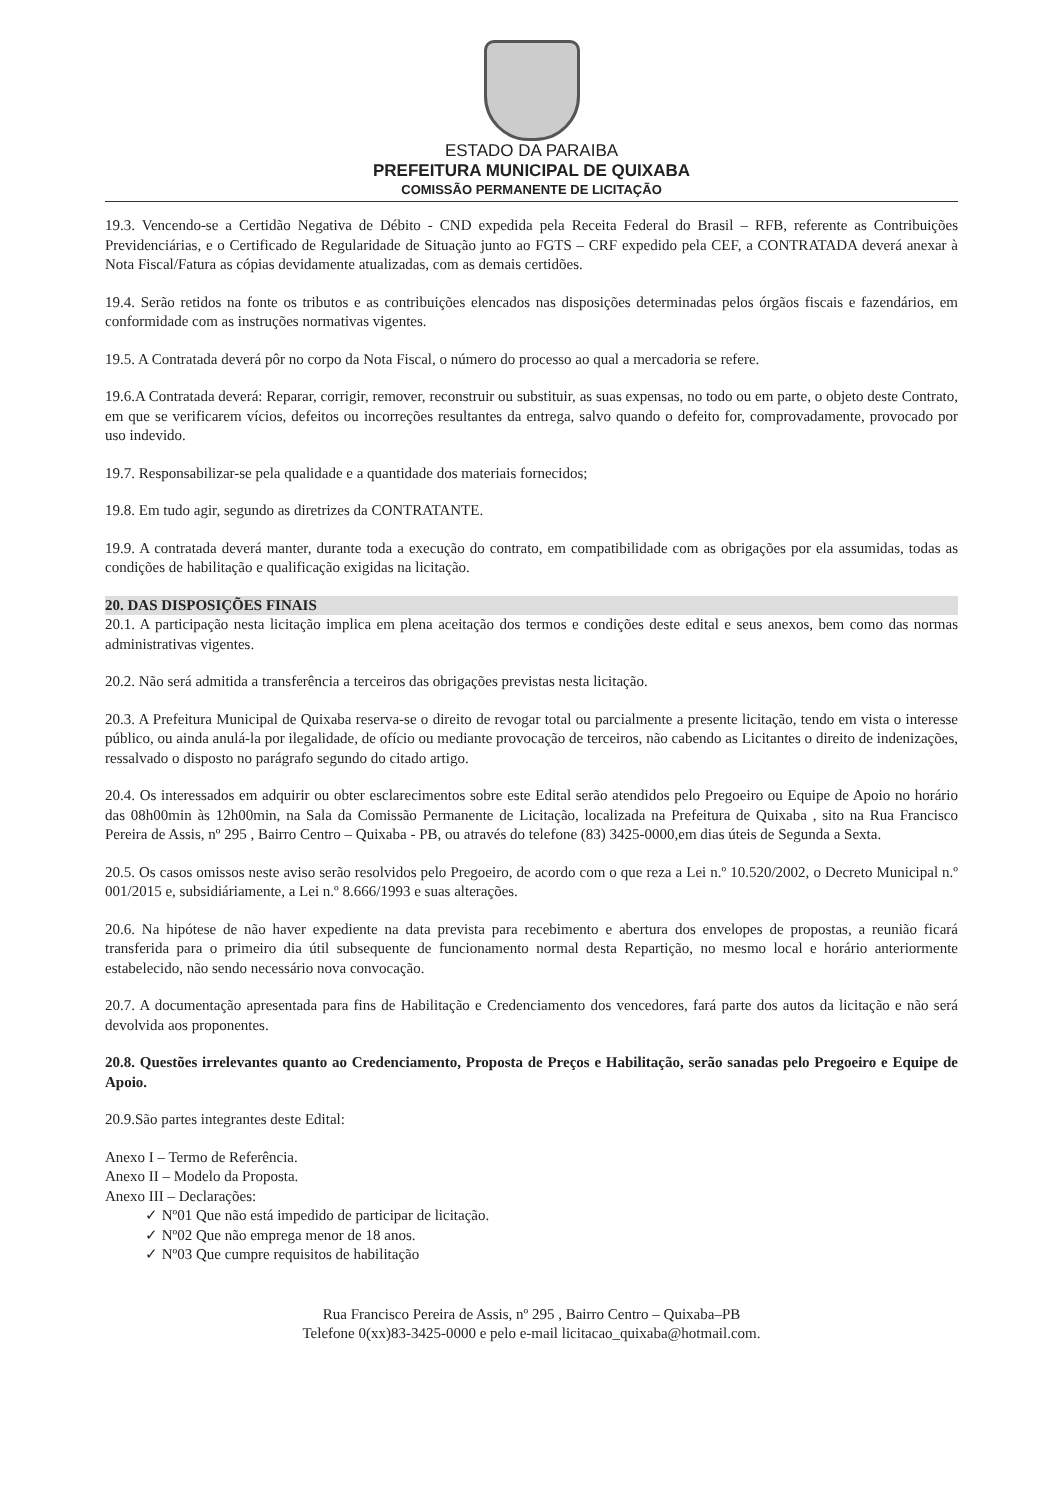ESTADO DA PARAIBA
PREFEITURA MUNICIPAL DE QUIXABA
COMISSÃO PERMANENTE DE LICITAÇÃO
19.3. Vencendo-se a Certidão Negativa de Débito - CND expedida pela Receita Federal do Brasil – RFB, referente as Contribuições Previdenciárias, e o Certificado de Regularidade de Situação junto ao FGTS – CRF expedido pela CEF, a CONTRATADA deverá anexar à Nota Fiscal/Fatura as cópias devidamente atualizadas, com as demais certidões.
19.4. Serão retidos na fonte os tributos e as contribuições elencados nas disposições determinadas pelos órgãos fiscais e fazendários, em conformidade com as instruções normativas vigentes.
19.5. A Contratada deverá pôr no corpo da Nota Fiscal, o número do processo ao qual a mercadoria se refere.
19.6.A Contratada deverá: Reparar, corrigir, remover, reconstruir ou substituir, as suas expensas, no todo ou em parte, o objeto deste Contrato, em que se verificarem vícios, defeitos ou incorreções resultantes da entrega, salvo quando o defeito for, comprovadamente, provocado por uso indevido.
19.7. Responsabilizar-se pela qualidade e a quantidade dos materiais fornecidos;
19.8. Em tudo agir, segundo as diretrizes da CONTRATANTE.
19.9. A contratada deverá manter, durante toda a execução do contrato, em compatibilidade com as obrigações por ela assumidas, todas as condições de habilitação e qualificação exigidas na licitação.
20. DAS DISPOSIÇÕES FINAIS
20.1. A participação nesta licitação implica em plena aceitação dos termos e condições deste edital e seus anexos, bem como das normas administrativas vigentes.
20.2. Não será admitida a transferência a terceiros das obrigações previstas nesta licitação.
20.3. A Prefeitura Municipal de Quixaba reserva-se o direito de revogar total ou parcialmente a presente licitação, tendo em vista o interesse público, ou ainda anulá-la por ilegalidade, de ofício ou mediante provocação de terceiros, não cabendo as Licitantes o direito de indenizações, ressalvado o disposto no parágrafo segundo do citado artigo.
20.4. Os interessados em adquirir ou obter esclarecimentos sobre este Edital serão atendidos pelo Pregoeiro ou Equipe de Apoio no horário das 08h00min às 12h00min, na Sala da Comissão Permanente de Licitação, localizada na Prefeitura de Quixaba , sito na Rua Francisco Pereira de Assis, nº 295 , Bairro Centro – Quixaba - PB, ou através do telefone (83) 3425-0000,em dias úteis de Segunda a Sexta.
20.5. Os casos omissos neste aviso serão resolvidos pelo Pregoeiro, de acordo com o que reza a Lei n.º 10.520/2002, o Decreto Municipal n.º 001/2015 e, subsidiáriamente, a Lei n.º 8.666/1993 e suas alterações.
20.6. Na hipótese de não haver expediente na data prevista para recebimento e abertura dos envelopes de propostas, a reunião ficará transferida para o primeiro dia útil subsequente de funcionamento normal desta Repartição, no mesmo local e horário anteriormente estabelecido, não sendo necessário nova convocação.
20.7. A documentação apresentada para fins de Habilitação e Credenciamento dos vencedores, fará parte dos autos da licitação e não será devolvida aos proponentes.
20.8. Questões irrelevantes quanto ao Credenciamento, Proposta de Preços e Habilitação, serão sanadas pelo Pregoeiro e Equipe de Apoio.
20.9.São partes integrantes deste Edital:
Anexo I – Termo de Referência.
Anexo II – Modelo da Proposta.
Anexo III – Declarações:
✓ Nº01 Que não está impedido de participar de licitação.
✓ Nº02 Que não emprega menor de 18 anos.
✓ Nº03 Que cumpre requisitos de habilitação
Rua Francisco Pereira de Assis, nº 295 , Bairro Centro – Quixaba–PB
Telefone 0(xx)83-3425-0000 e pelo e-mail licitacao_quixaba@hotmail.com.